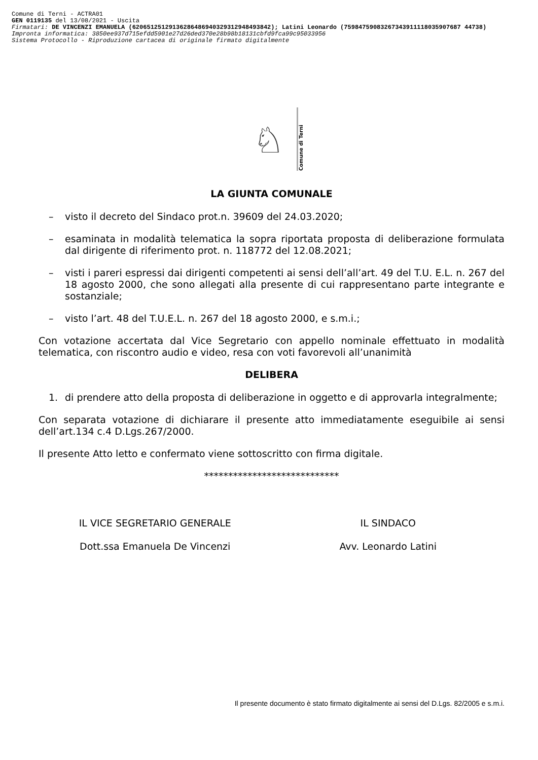Comune di Terni - ACTRA01
GEN 0119135 del 13/08/2021 - Uscita
Firmatari: DE VINCENZI EMANUELA (62065125129136286486940329312948493842); Latini Leonardo (75984759083267343911118035907687 44738)
Impronta informatica: 3850ee937d715efdd5901e27d26ded370e28b98b18131cbfd9fca99c95033956
Sistema Protocollo - Riproduzione cartacea di originale firmato digitalmente
♘
Comune di Terni
LA GIUNTA COMUNALE
– visto il decreto del Sindaco prot.n. 39609 del 24.03.2020;
– esaminata in modalità telematica la sopra riportata proposta di deliberazione formulata dal dirigente di riferimento prot. n. 118772 del 12.08.2021;
– visti i pareri espressi dai dirigenti competenti ai sensi dell’all’art. 49 del T.U. E.L. n. 267 del 18 agosto 2000, che sono allegati alla presente di cui rappresentano parte integrante e sostanziale;
– visto l’art. 48 del T.U.E.L. n. 267 del 18 agosto 2000, e s.m.i.;
Con votazione accertata dal Vice Segretario con appello nominale effettuato in modalità telematica, con riscontro audio e video, resa con voti favorevoli all’unanimità
DELIBERA
1. di prendere atto della proposta di deliberazione in oggetto e di approvarla integralmente;
Con separata votazione di dichiarare il presente atto immediatamente eseguibile ai sensi dell’art.134 c.4 D.Lgs.267/2000.
Il presente Atto letto e confermato viene sottoscritto con firma digitale.
****************************
IL VICE SEGRETARIO GENERALE
Dott.ssa Emanuela De Vincenzi
IL SINDACO
Avv. Leonardo Latini
Il presente documento è stato firmato digitalmente ai sensi del D.Lgs. 82/2005 e s.m.i.